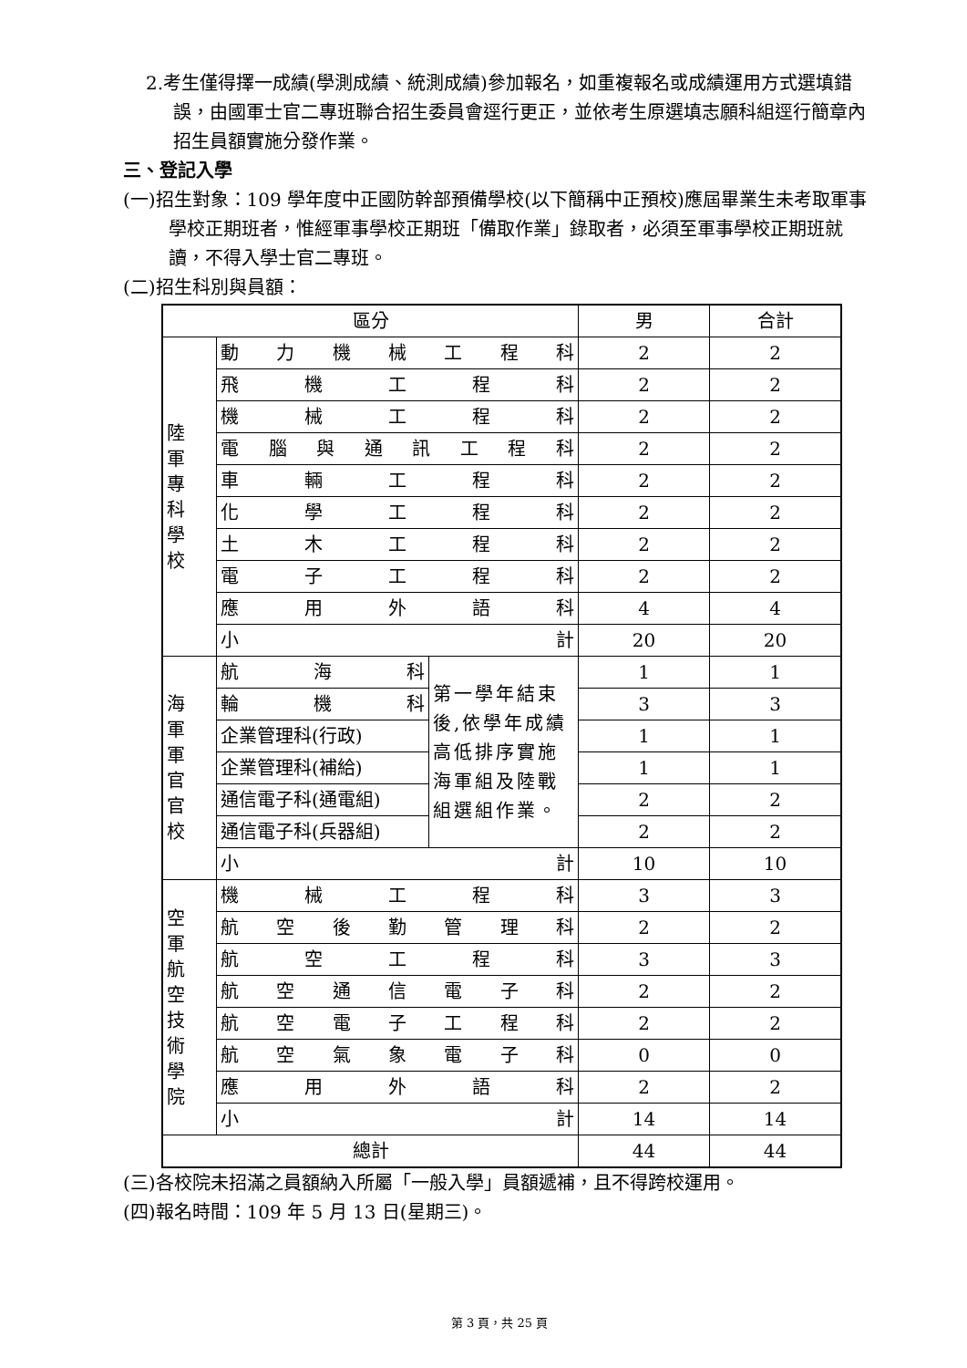2.考生僅得擇一成績(學測成績、統測成績)參加報名，如重複報名或成績運用方式選填錯誤，由國軍士官二專班聯合招生委員會逕行更正，並依考生原選填志願科組逕行簡章內招生員額實施分發作業。
三、登記入學
(一)招生對象：109 學年度中正國防幹部預備學校(以下簡稱中正預校)應屆畢業生未考取軍事學校正期班者，惟經軍事學校正期班「備取作業」錄取者，必須至軍事學校正期班就讀，不得入學士官二專班。
(二)招生科別與員額：
| 區分 | | | 男 | 合計 |
| 陸軍專科學校 | 動力機械工程科 | | 2 | 2 |
| | 飛機工程科 | | 2 | 2 |
| | 機械工程科 | | 2 | 2 |
| | 電腦與通訊工程科 | | 2 | 2 |
| | 車輛工程科 | | 2 | 2 |
| | 化學工程科 | | 2 | 2 |
| | 土木工程科 | | 2 | 2 |
| | 電子工程科 | | 2 | 2 |
| | 應用外語科 | | 4 | 4 |
| | 小計 | | 20 | 20 |
| 海軍軍官官校 | 航海科 | 第一學年結束後,依學年成績高低排序實施海軍組及陸戰組選組作業。 | 1 | 1 |
| | 輪機科 | | 3 | 3 |
| | 企業管理科(行政) | | 1 | 1 |
| | 企業管理科(補給) | | 1 | 1 |
| | 通信電子科(通電組) | | 2 | 2 |
| | 通信電子科(兵器組) | | 2 | 2 |
| | 小計 | | 10 | 10 |
| 空軍航空技術學院 | 機械工程科 | | 3 | 3 |
| | 航空後勤管理科 | | 2 | 2 |
| | 航空工程科 | | 3 | 3 |
| | 航空通信電子科 | | 2 | 2 |
| | 航空電子工程科 | | 2 | 2 |
| | 航空氣象電子科 | | 0 | 0 |
| | 應用外語科 | | 2 | 2 |
| | 小計 | | 14 | 14 |
| 總計 | | | 44 | 44 |
(三)各校院未招滿之員額納入所屬「一般入學」員額遞補，且不得跨校運用。
(四)報名時間：109 年 5 月 13 日(星期三)。
第 3 頁，共 25 頁